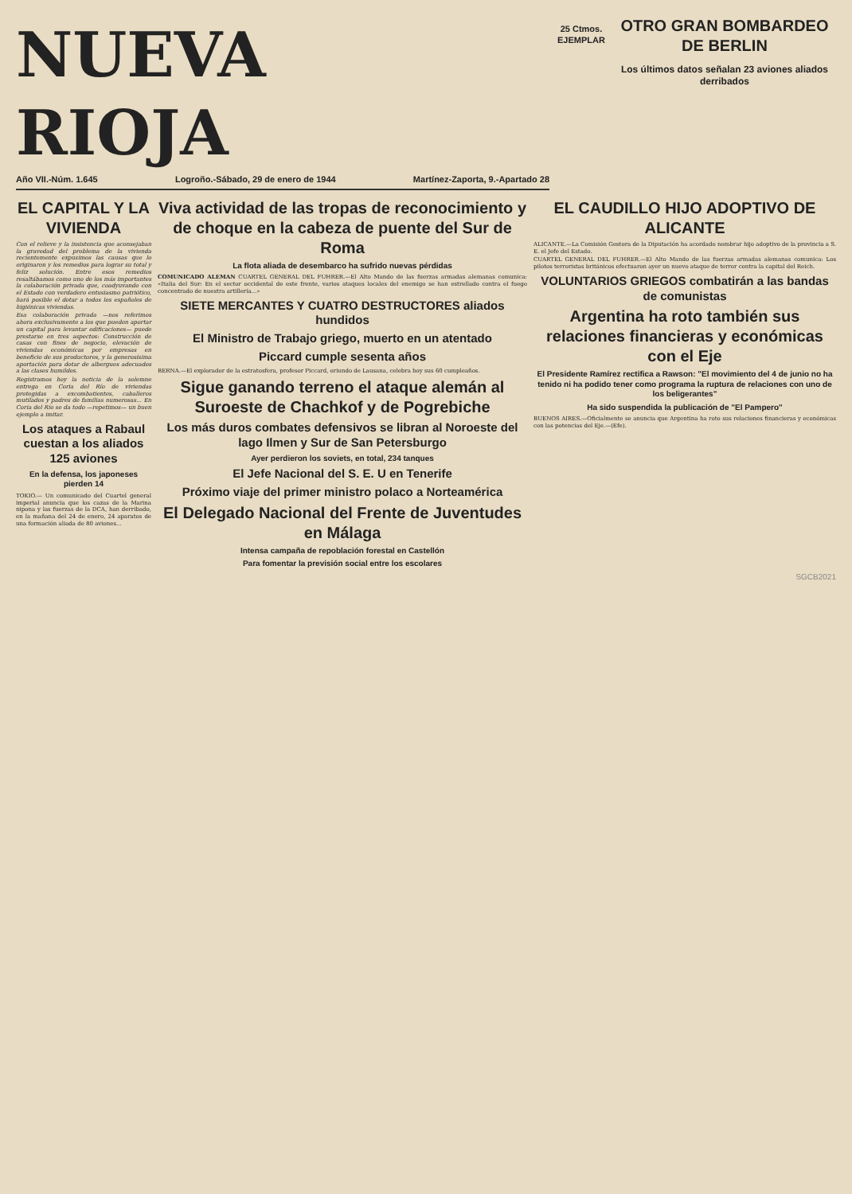NUEVA RIOJA
Año VII.-Núm. 1.645 Logroño.-Sábado, 29 de enero de 1944 Martínez-Zaporta, 9.-Apartado 28
25 Ctmos. EJEMPLAR
OTRO GRAN BOMBARDEO DE BERLIN
Los últimos datos señalan 23 aviones aliados derribados
EL CAPITAL Y LA VIVIENDA
Con el relieve y la insistencia que aconsejaban la gravedad del problema de la vivienda recientemente expusimos las causas que lo originaron y los remedios para lograr su total y feliz solución. Entre esos remedios resaltábamos como uno de los más importantes la colaboración privada que, coadyuvando con el Estado con verdadero entusiasmo patriótico, hará posible el dotar a todos los españoles de higiénicas viviendas.
Esa colaboración privada —nos referimos ahora exclusivamente a los que pueden aportar un capital para levantar edificaciones— puede prestarse en tres aspectos: Construcción de casas con fines de negocio, elevación de viviendas económicas por empresas en beneficio de sus productores, y la generosísima aportación para dotar de albergues adecuados a las clases humildes.
Registramos hoy la noticia de la solemne entrega en Coria del Río de viviendas protegidas a excombatientes, caballeros mutilados y padres de familias numerosas... En Coria del Río se da todo —repetimos— un buen ejemplo a imitar.
Los ataques a Rabaul cuestan a los aliados 125 aviones
En la defensa, los japoneses pierden 14
TOKIO.— Un comunicado del Cuartel general imperial anuncia que los cazas de la Marina nipona y las fuerzas de la DCA, han derribado, en la mañana del 24 de enero, 24 aparatos de una formación aliada de 80 aviones...
Viva actividad de las tropas de reconocimiento y de choque en la cabeza de puente del Sur de Roma
La flota aliada de desembarco ha sufrido nuevas pérdidas
COMUNICADO ALEMAN CUARTEL GENERAL DEL FUHRER.—El Alto Mando de las fuerzas armadas alemanas comunica: «Italia del Sur: En el sector occidental de este frente, varios ataques locales del enemigo se han estrellado contra el fuego concentrado de nuestra artillería...»
SIETE MERCANTES Y CUATRO DESTRUCTORES aliados hundidos
El Ministro de Trabajo griego, muerto en un atentado
Piccard cumple sesenta años
BERNA.—El explorador de la estratosfera, profesor Piccard, oriundo de Lausana, celebra hoy sus 60 cumpleaños.
Sigue ganando terreno el ataque alemán al Suroeste de Chachkof y de Pogrebiche
Los más duros combates defensivos se libran al Noroeste del lago Ilmen y Sur de San Petersburgo
Ayer perdieron los soviets, en total, 234 tanques
El Jefe Nacional del S. E. U en Tenerife
Próximo viaje del primer ministro polaco a Norteamérica
El Delegado Nacional del Frente de Juventudes en Málaga
Intensa campaña de repoblación forestal en Castellón
Para fomentar la previsión social entre los escolares
EL CAUDILLO HIJO ADOPTIVO DE ALICANTE
ALICANTE.—La Comisión Gestora de la Diputación ha acordado nombrar hijo adoptivo de la provincia a S. E. el Jefe del Estado.
CUARTEL GENERAL DEL FUHRER.—El Alto Mando de las fuerzas armadas alemanas comunica: Los pilotos terroristas británicos efectuaron ayer un nuevo ataque de terror contra la capital del Reich.
VOLUNTARIOS GRIEGOS combatirán a las bandas de comunistas
Argentina ha roto también sus relaciones financieras y económicas con el Eje
El Presidente Ramírez rectifica a Rawson: "El movimiento del 4 de junio no ha tenido ni ha podido tener como programa la ruptura de relaciones con uno de los beligerantes"
Ha sido suspendida la publicación de "El Pampero"
BUENOS AIRES.—Oficialmente se anuncia que Argentina ha roto sus relaciones financieras y económicas con las potencias del Eje.—(Efe).
SGCB2021